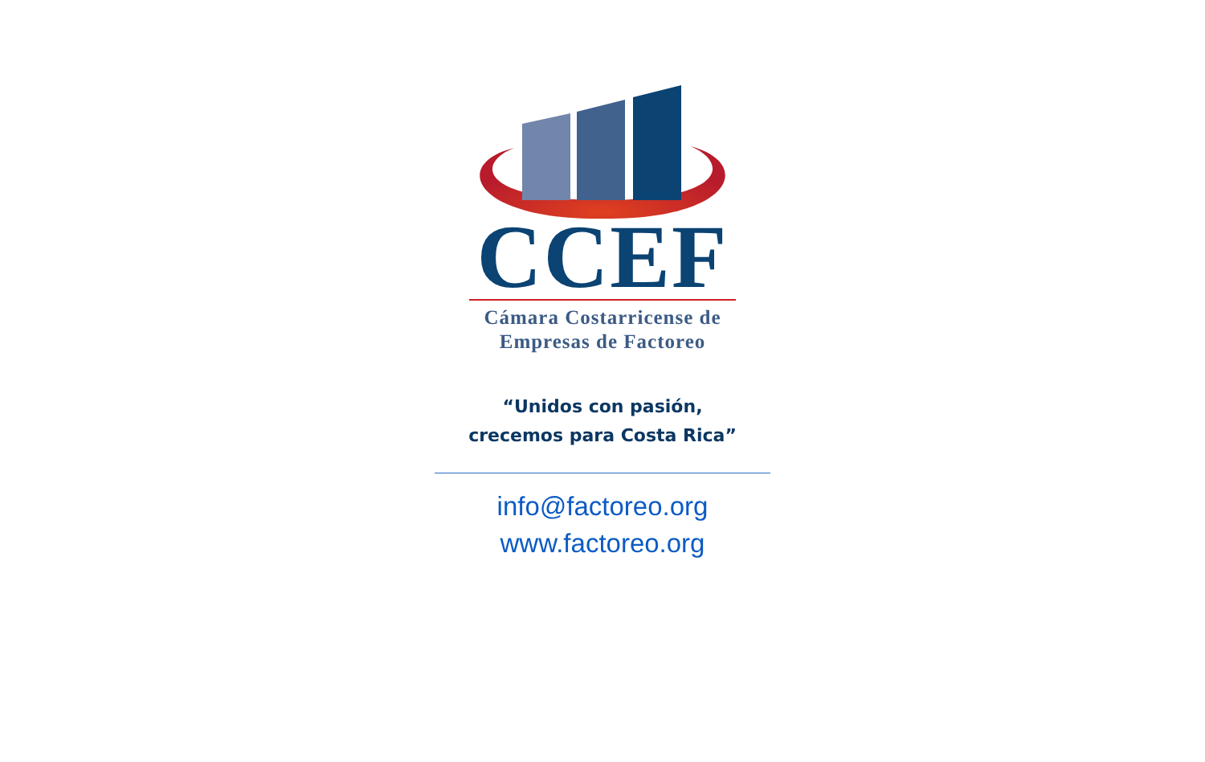CCEF
Cámara Costarricense de
Empresas de Factoreo
“Unidos con pasión,
crecemos para Costa Rica”
info@factoreo.org
www.factoreo.org